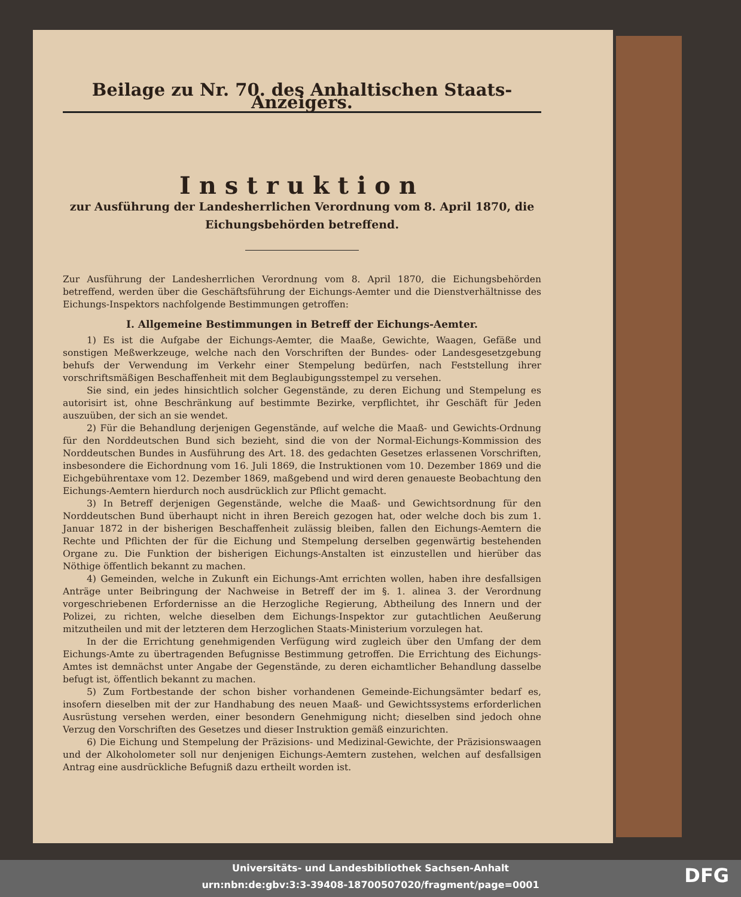Beilage zu Nr. 70. des Anhaltischen Staats-Anzeigers.
Instruktion
zur Ausführung der Landesherrlichen Verordnung vom 8. April 1870, die Eichungsbehörden betreffend.
Zur Ausführung der Landesherrlichen Verordnung vom 8. April 1870, die Eichungsbehörden betreffend, werden über die Geschäftsführung der Eichungs-Aemter und die Dienstverhältnisse des Eichungs-Inspektors nachfolgende Bestimmungen getroffen:
I. Allgemeine Bestimmungen in Betreff der Eichungs-Aemter.
1) Es ist die Aufgabe der Eichungs-Aemter, die Maaße, Gewichte, Waagen, Gefäße und sonstigen Meßwerkzeuge, welche nach den Vorschriften der Bundes- oder Landesgesetzgebung behufs der Verwendung im Verkehr einer Stempelung bedürfen, nach Feststellung ihrer vorschriftsmäßigen Beschaffenheit mit dem Beglaubigungsstempel zu versehen.
Sie sind, ein jedes hinsichtlich solcher Gegenstände, zu deren Eichung und Stempelung es autorisirt ist, ohne Beschränkung auf bestimmte Bezirke, verpflichtet, ihr Geschäft für Jeden auszuüben, der sich an sie wendet.
2) Für die Behandlung derjenigen Gegenstände, auf welche die Maaß- und Gewichts-Ordnung für den Norddeutschen Bund sich bezieht, sind die von der Normal-Eichungs-Kommission des Norddeutschen Bundes in Ausführung des Art. 18. des gedachten Gesetzes erlassenen Vorschriften, insbesondere die Eichordnung vom 16. Juli 1869, die Instruktionen vom 10. Dezember 1869 und die Eichgebührentaxe vom 12. Dezember 1869, maßgebend und wird deren genaueste Beobachtung den Eichungs-Aemtern hierdurch noch ausdrücklich zur Pflicht gemacht.
3) In Betreff derjenigen Gegenstände, welche die Maaß- und Gewichtsordnung für den Norddeutschen Bund überhaupt nicht in ihren Bereich gezogen hat, oder welche doch bis zum 1. Januar 1872 in der bisherigen Beschaffenheit zulässig bleiben, fallen den Eichungs-Aemtern die Rechte und Pflichten der für die Eichung und Stempelung derselben gegenwärtig bestehenden Organe zu. Die Funktion der bisherigen Eichungs-Anstalten ist einzustellen und hierüber das Nöthige öffentlich bekannt zu machen.
4) Gemeinden, welche in Zukunft ein Eichungs-Amt errichten wollen, haben ihre desfallsigen Anträge unter Beibringung der Nachweise in Betreff der im §. 1. alinea 3. der Verordnung vorgeschriebenen Erfordernisse an die Herzogliche Regierung, Abtheilung des Innern und der Polizei, zu richten, welche dieselben dem Eichungs-Inspektor zur gutachtlichen Aeußerung mitzutheilen und mit der letzteren dem Herzoglichen Staats-Ministerium vorzulegen hat.
In der die Errichtung genehmigenden Verfügung wird zugleich über den Umfang der dem Eichungs-Amte zu übertragenden Befugnisse Bestimmung getroffen. Die Errichtung des Eichungs-Amtes ist demnächst unter Angabe der Gegenstände, zu deren eichamtlicher Behandlung dasselbe befugt ist, öffentlich bekannt zu machen.
5) Zum Fortbestande der schon bisher vorhandenen Gemeinde-Eichungsämter bedarf es, insofern dieselben mit der zur Handhabung des neuen Maaß- und Gewichtssystems erforderlichen Ausrüstung versehen werden, einer besondern Genehmigung nicht; dieselben sind jedoch ohne Verzug den Vorschriften des Gesetzes und dieser Instruktion gemäß einzurichten.
6) Die Eichung und Stempelung der Präzisions- und Medizinal-Gewichte, der Präzisionswaagen und der Alkoholometer soll nur denjenigen Eichungs-Aemtern zustehen, welchen auf desfallsigen Antrag eine ausdrückliche Befugniß dazu ertheilt worden ist.
Universitäts- und Landesbibliothek Sachsen-Anhalt
urn:nbn:de:gbv:3:3-39408-18700507020/fragment/page=0001
DFG